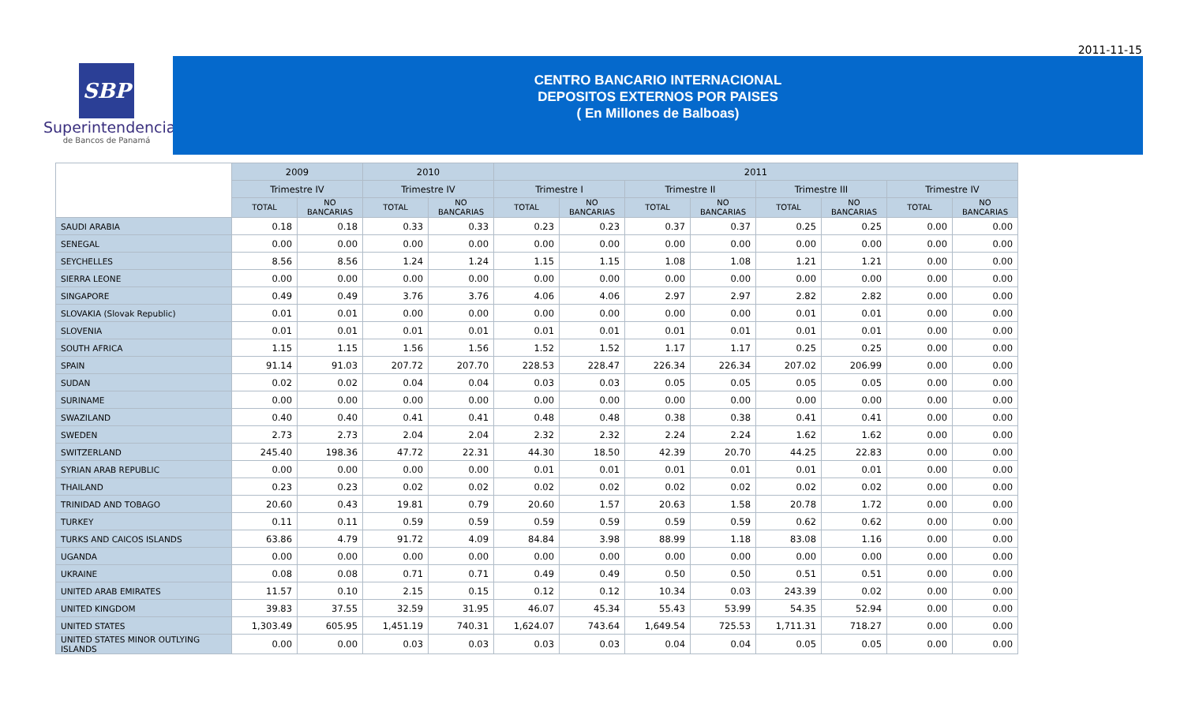2011-11-15
SBP
Superintendencia
de Bancos de Panamá
CENTRO BANCARIO INTERNACIONAL
DEPOSITOS EXTERNOS POR PAISES
( En Millones de Balboas)
| | 2009 | | 2010 | | 2011 | | | | | | | |
| --- | --- | --- | --- | --- | --- | --- | --- | --- | --- | --- | --- | --- |
| | Trimestre IV | | Trimestre IV | | Trimestre I | | Trimestre II | | Trimestre III | | Trimestre IV | |
| | TOTAL | NO BANCARIAS | TOTAL | NO BANCARIAS | TOTAL | NO BANCARIAS | TOTAL | NO BANCARIAS | TOTAL | NO BANCARIAS | TOTAL | NO BANCARIAS |
| SAUDI ARABIA | 0.18 | 0.18 | 0.33 | 0.33 | 0.23 | 0.23 | 0.37 | 0.37 | 0.25 | 0.25 | 0.00 | 0.00 |
| SENEGAL | 0.00 | 0.00 | 0.00 | 0.00 | 0.00 | 0.00 | 0.00 | 0.00 | 0.00 | 0.00 | 0.00 | 0.00 |
| SEYCHELLES | 8.56 | 8.56 | 1.24 | 1.24 | 1.15 | 1.15 | 1.08 | 1.08 | 1.21 | 1.21 | 0.00 | 0.00 |
| SIERRA LEONE | 0.00 | 0.00 | 0.00 | 0.00 | 0.00 | 0.00 | 0.00 | 0.00 | 0.00 | 0.00 | 0.00 | 0.00 |
| SINGAPORE | 0.49 | 0.49 | 3.76 | 3.76 | 4.06 | 4.06 | 2.97 | 2.97 | 2.82 | 2.82 | 0.00 | 0.00 |
| SLOVAKIA (Slovak Republic) | 0.01 | 0.01 | 0.00 | 0.00 | 0.00 | 0.00 | 0.00 | 0.00 | 0.01 | 0.01 | 0.00 | 0.00 |
| SLOVENIA | 0.01 | 0.01 | 0.01 | 0.01 | 0.01 | 0.01 | 0.01 | 0.01 | 0.01 | 0.01 | 0.00 | 0.00 |
| SOUTH AFRICA | 1.15 | 1.15 | 1.56 | 1.56 | 1.52 | 1.52 | 1.17 | 1.17 | 0.25 | 0.25 | 0.00 | 0.00 |
| SPAIN | 91.14 | 91.03 | 207.72 | 207.70 | 228.53 | 228.47 | 226.34 | 226.34 | 207.02 | 206.99 | 0.00 | 0.00 |
| SUDAN | 0.02 | 0.02 | 0.04 | 0.04 | 0.03 | 0.03 | 0.05 | 0.05 | 0.05 | 0.05 | 0.00 | 0.00 |
| SURINAME | 0.00 | 0.00 | 0.00 | 0.00 | 0.00 | 0.00 | 0.00 | 0.00 | 0.00 | 0.00 | 0.00 | 0.00 |
| SWAZILAND | 0.40 | 0.40 | 0.41 | 0.41 | 0.48 | 0.48 | 0.38 | 0.38 | 0.41 | 0.41 | 0.00 | 0.00 |
| SWEDEN | 2.73 | 2.73 | 2.04 | 2.04 | 2.32 | 2.32 | 2.24 | 2.24 | 1.62 | 1.62 | 0.00 | 0.00 |
| SWITZERLAND | 245.40 | 198.36 | 47.72 | 22.31 | 44.30 | 18.50 | 42.39 | 20.70 | 44.25 | 22.83 | 0.00 | 0.00 |
| SYRIAN ARAB REPUBLIC | 0.00 | 0.00 | 0.00 | 0.00 | 0.01 | 0.01 | 0.01 | 0.01 | 0.01 | 0.01 | 0.00 | 0.00 |
| THAILAND | 0.23 | 0.23 | 0.02 | 0.02 | 0.02 | 0.02 | 0.02 | 0.02 | 0.02 | 0.02 | 0.00 | 0.00 |
| TRINIDAD AND TOBAGO | 20.60 | 0.43 | 19.81 | 0.79 | 20.60 | 1.57 | 20.63 | 1.58 | 20.78 | 1.72 | 0.00 | 0.00 |
| TURKEY | 0.11 | 0.11 | 0.59 | 0.59 | 0.59 | 0.59 | 0.59 | 0.59 | 0.62 | 0.62 | 0.00 | 0.00 |
| TURKS AND CAICOS ISLANDS | 63.86 | 4.79 | 91.72 | 4.09 | 84.84 | 3.98 | 88.99 | 1.18 | 83.08 | 1.16 | 0.00 | 0.00 |
| UGANDA | 0.00 | 0.00 | 0.00 | 0.00 | 0.00 | 0.00 | 0.00 | 0.00 | 0.00 | 0.00 | 0.00 | 0.00 |
| UKRAINE | 0.08 | 0.08 | 0.71 | 0.71 | 0.49 | 0.49 | 0.50 | 0.50 | 0.51 | 0.51 | 0.00 | 0.00 |
| UNITED ARAB EMIRATES | 11.57 | 0.10 | 2.15 | 0.15 | 0.12 | 0.12 | 10.34 | 0.03 | 243.39 | 0.02 | 0.00 | 0.00 |
| UNITED KINGDOM | 39.83 | 37.55 | 32.59 | 31.95 | 46.07 | 45.34 | 55.43 | 53.99 | 54.35 | 52.94 | 0.00 | 0.00 |
| UNITED STATES | 1,303.49 | 605.95 | 1,451.19 | 740.31 | 1,624.07 | 743.64 | 1,649.54 | 725.53 | 1,711.31 | 718.27 | 0.00 | 0.00 |
| UNITED STATES MINOR OUTLYING ISLANDS | 0.00 | 0.00 | 0.03 | 0.03 | 0.03 | 0.03 | 0.04 | 0.04 | 0.05 | 0.05 | 0.00 | 0.00 |